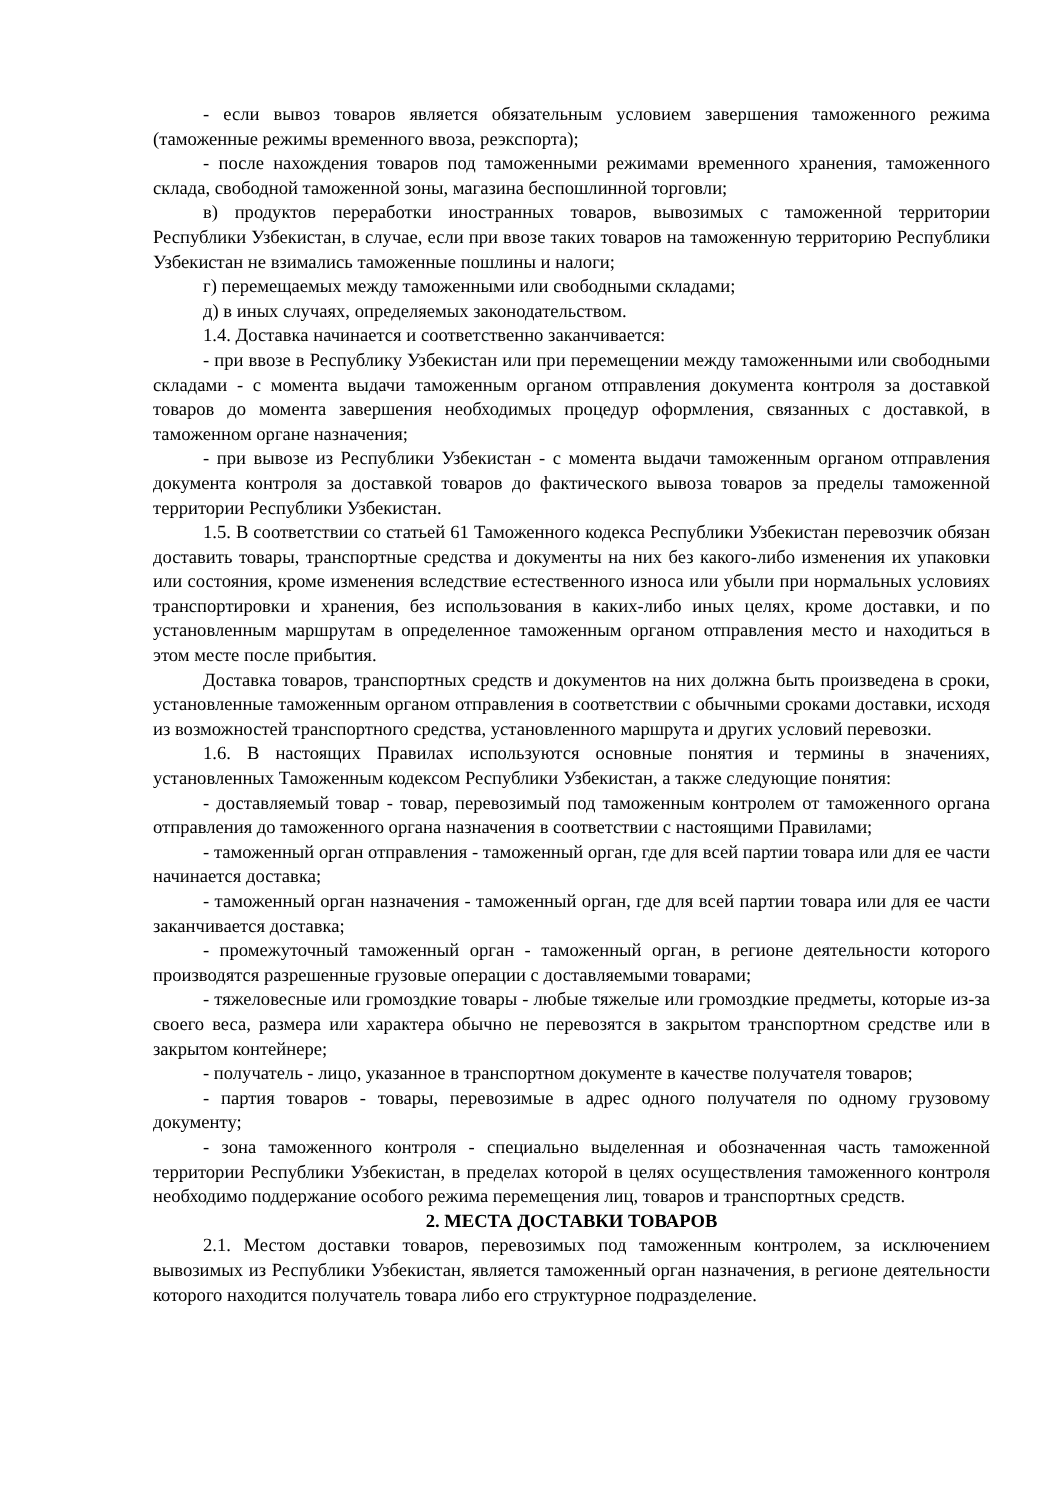- если вывоз товаров является обязательным условием завершения таможенного режима (таможенные режимы временного ввоза, реэкспорта);
- после нахождения товаров под таможенными режимами временного хранения, таможенного склада, свободной таможенной зоны, магазина беспошлинной торговли;
в) продуктов переработки иностранных товаров, вывозимых с таможенной территории Республики Узбекистан, в случае, если при ввозе таких товаров на таможенную территорию Республики Узбекистан не взимались таможенные пошлины и налоги;
г) перемещаемых между таможенными или свободными складами;
д) в иных случаях, определяемых законодательством.
1.4. Доставка начинается и соответственно заканчивается:
- при ввозе в Республику Узбекистан или при перемещении между таможенными или свободными складами - с момента выдачи таможенным органом отправления документа контроля за доставкой товаров до момента завершения необходимых процедур оформления, связанных с доставкой, в таможенном органе назначения;
- при вывозе из Республики Узбекистан - с момента выдачи таможенным органом отправления документа контроля за доставкой товаров до фактического вывоза товаров за пределы таможенной территории Республики Узбекистан.
1.5. В соответствии со статьей 61 Таможенного кодекса Республики Узбекистан перевозчик обязан доставить товары, транспортные средства и документы на них без какого-либо изменения их упаковки или состояния, кроме изменения вследствие естественного износа или убыли при нормальных условиях транспортировки и хранения, без использования в каких-либо иных целях, кроме доставки, и по установленным маршрутам в определенное таможенным органом отправления место и находиться в этом месте после прибытия.
Доставка товаров, транспортных средств и документов на них должна быть произведена в сроки, установленные таможенным органом отправления в соответствии с обычными сроками доставки, исходя из возможностей транспортного средства, установленного маршрута и других условий перевозки.
1.6. В настоящих Правилах используются основные понятия и термины в значениях, установленных Таможенным кодексом Республики Узбекистан, а также следующие понятия:
- доставляемый товар - товар, перевозимый под таможенным контролем от таможенного органа отправления до таможенного органа назначения в соответствии с настоящими Правилами;
- таможенный орган отправления - таможенный орган, где для всей партии товара или для ее части начинается доставка;
- таможенный орган назначения - таможенный орган, где для всей партии товара или для ее части заканчивается доставка;
- промежуточный таможенный орган - таможенный орган, в регионе деятельности которого производятся разрешенные грузовые операции с доставляемыми товарами;
- тяжеловесные или громоздкие товары - любые тяжелые или громоздкие предметы, которые из-за своего веса, размера или характера обычно не перевозятся в закрытом транспортном средстве или в закрытом контейнере;
- получатель - лицо, указанное в транспортном документе в качестве получателя товаров;
- партия товаров - товары, перевозимые в адрес одного получателя по одному грузовому документу;
- зона таможенного контроля - специально выделенная и обозначенная часть таможенной территории Республики Узбекистан, в пределах которой в целях осуществления таможенного контроля необходимо поддержание особого режима перемещения лиц, товаров и транспортных средств.
2. МЕСТА ДОСТАВКИ ТОВАРОВ
2.1. Местом доставки товаров, перевозимых под таможенным контролем, за исключением вывозимых из Республики Узбекистан, является таможенный орган назначения, в регионе деятельности которого находится получатель товара либо его структурное подразделение.